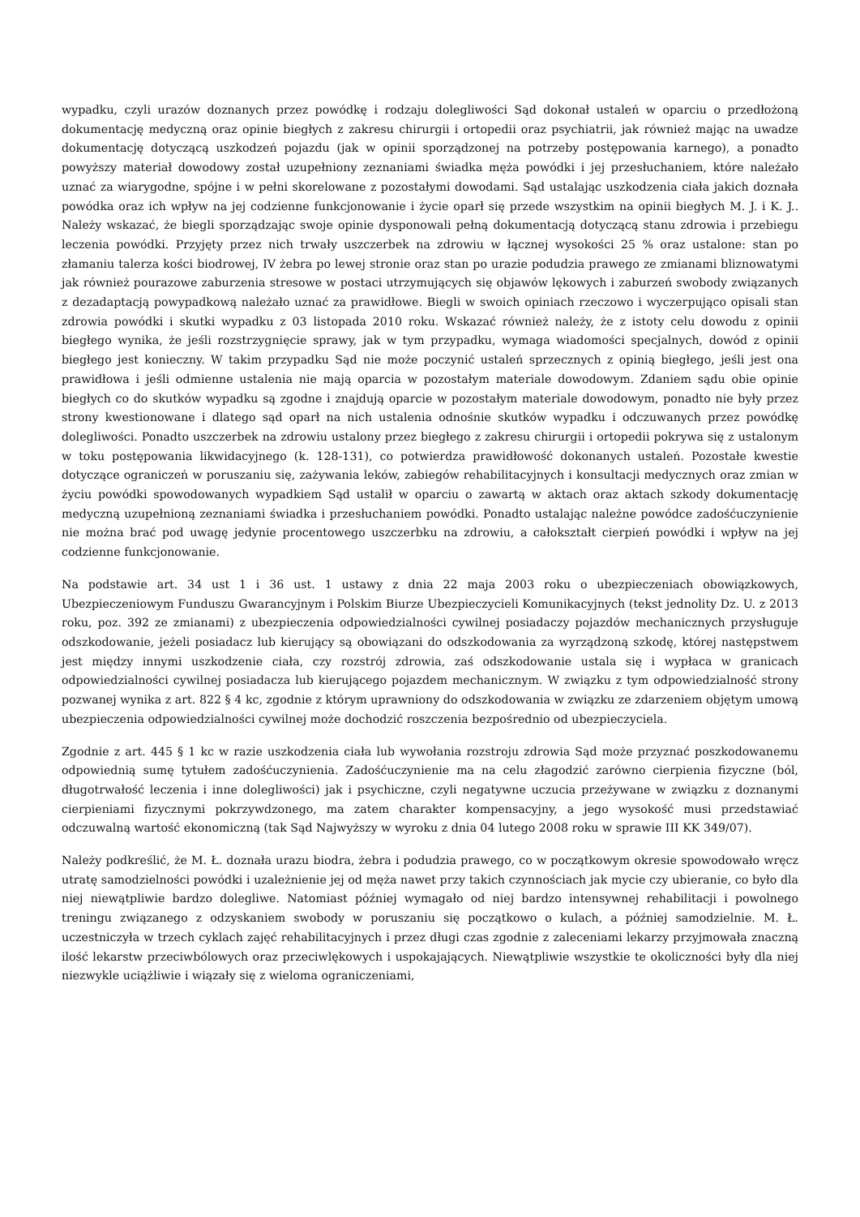wypadku, czyli urazów doznanych przez powódkę i rodzaju dolegliwości Sąd dokonał ustaleń w oparciu o przedłożoną dokumentację medyczną oraz opinie biegłych z zakresu chirurgii i ortopedii oraz psychiatrii, jak również mając na uwadze dokumentację dotyczącą uszkodzeń pojazdu (jak w opinii sporządzonej na potrzeby postępowania karnego), a ponadto powyższy materiał dowodowy został uzupełniony zeznaniami świadka męża powódki i jej przesłuchaniem, które należało uznać za wiarygodne, spójne i w pełni skorelowane z pozostałymi dowodami. Sąd ustalając uszkodzenia ciała jakich doznała powódka oraz ich wpływ na jej codzienne funkcjonowanie i życie oparł się przede wszystkim na opinii biegłych M. J. i K. J.. Należy wskazać, że biegli sporządzając swoje opinie dysponowali pełną dokumentacją dotyczącą stanu zdrowia i przebiegu leczenia powódki. Przyjęty przez nich trwały uszczerbek na zdrowiu w łącznej wysokości 25 % oraz ustalone: stan po złamaniu talerza kości biodrowej, IV żebra po lewej stronie oraz stan po urazie podudzia prawego ze zmianami bliznowatymi jak również pourazowe zaburzenia stresowe w postaci utrzymujących się objawów lękowych i zaburzeń swobody związanych z dezadaptacją powypadkową należało uznać za prawidłowe. Biegli w swoich opiniach rzeczowo i wyczerpująco opisali stan zdrowia powódki i skutki wypadku z 03 listopada 2010 roku. Wskazać również należy, że z istoty celu dowodu z opinii biegłego wynika, że jeśli rozstrzygnięcie sprawy, jak w tym przypadku, wymaga wiadomości specjalnych, dowód z opinii biegłego jest konieczny. W takim przypadku Sąd nie może poczynić ustaleń sprzecznych z opinią biegłego, jeśli jest ona prawidłowa i jeśli odmienne ustalenia nie mają oparcia w pozostałym materiale dowodowym. Zdaniem sądu obie opinie biegłych co do skutków wypadku są zgodne i znajdują oparcie w pozostałym materiale dowodowym, ponadto nie były przez strony kwestionowane i dlatego sąd oparł na nich ustalenia odnośnie skutków wypadku i odczuwanych przez powódkę dolegliwości. Ponadto uszczerbek na zdrowiu ustalony przez biegłego z zakresu chirurgii i ortopedii pokrywa się z ustalonym w toku postępowania likwidacyjnego (k. 128-131), co potwierdza prawidłowość dokonanych ustaleń. Pozostałe kwestie dotyczące ograniczeń w poruszaniu się, zażywania leków, zabiegów rehabilitacyjnych i konsultacji medycznych oraz zmian w życiu powódki spowodowanych wypadkiem Sąd ustalił w oparciu o zawartą w aktach oraz aktach szkody dokumentację medyczną uzupełnioną zeznaniami świadka i przesłuchaniem powódki. Ponadto ustalając należne powódce zadośćuczynienie nie można brać pod uwagę jedynie procentowego uszczerbku na zdrowiu, a całokształt cierpień powódki i wpływ na jej codzienne funkcjonowanie.
Na podstawie art. 34 ust 1 i 36 ust. 1 ustawy z dnia 22 maja 2003 roku o ubezpieczeniach obowiązkowych, Ubezpieczeniowym Funduszu Gwarancyjnym i Polskim Biurze Ubezpieczycieli Komunikacyjnych (tekst jednolity Dz. U. z 2013 roku, poz. 392 ze zmianami) z ubezpieczenia odpowiedzialności cywilnej posiadaczy pojazdów mechanicznych przysługuje odszkodowanie, jeżeli posiadacz lub kierujący są obowiązani do odszkodowania za wyrządzoną szkodę, której następstwem jest między innymi uszkodzenie ciała, czy rozstrój zdrowia, zaś odszkodowanie ustala się i wypłaca w granicach odpowiedzialności cywilnej posiadacza lub kierującego pojazdem mechanicznym. W związku z tym odpowiedzialność strony pozwanej wynika z art. 822 § 4 kc, zgodnie z którym uprawniony do odszkodowania w związku ze zdarzeniem objętym umową ubezpieczenia odpowiedzialności cywilnej może dochodzić roszczenia bezpośrednio od ubezpieczyciela.
Zgodnie z art. 445 § 1 kc w razie uszkodzenia ciała lub wywołania rozstroju zdrowia Sąd może przyznać poszkodowanemu odpowiednią sumę tytułem zadośćuczynienia. Zadośćuczynienie ma na celu złagodzić zarówno cierpienia fizyczne (ból, długotrwałość leczenia i inne dolegliwości) jak i psychiczne, czyli negatywne uczucia przeżywane w związku z doznanymi cierpieniami fizycznymi pokrzywdzonego, ma zatem charakter kompensacyjny, a jego wysokość musi przedstawiać odczuwalną wartość ekonomiczną (tak Sąd Najwyższy w wyroku z dnia 04 lutego 2008 roku w sprawie III KK 349/07).
Należy podkreślić, że M. Ł. doznała urazu biodra, żebra i podudzia prawego, co w początkowym okresie spowodowało wręcz utratę samodzielności powódki i uzależnienie jej od męża nawet przy takich czynnościach jak mycie czy ubieranie, co było dla niej niewątpliwie bardzo dolegliwe. Natomiast później wymagało od niej bardzo intensywnej rehabilitacji i powolnego treningu związanego z odzyskaniem swobody w poruszaniu się początkowo o kulach, a później samodzielnie. M. Ł. uczestniczyła w trzech cyklach zajęć rehabilitacyjnych i przez długi czas zgodnie z zaleceniami lekarzy przyjmowała znaczną ilość lekarstw przeciwbólowych oraz przeciwlękowych i uspokajających. Niewątpliwie wszystkie te okoliczności były dla niej niezwykle uciążliwie i wiązały się z wieloma ograniczeniami,